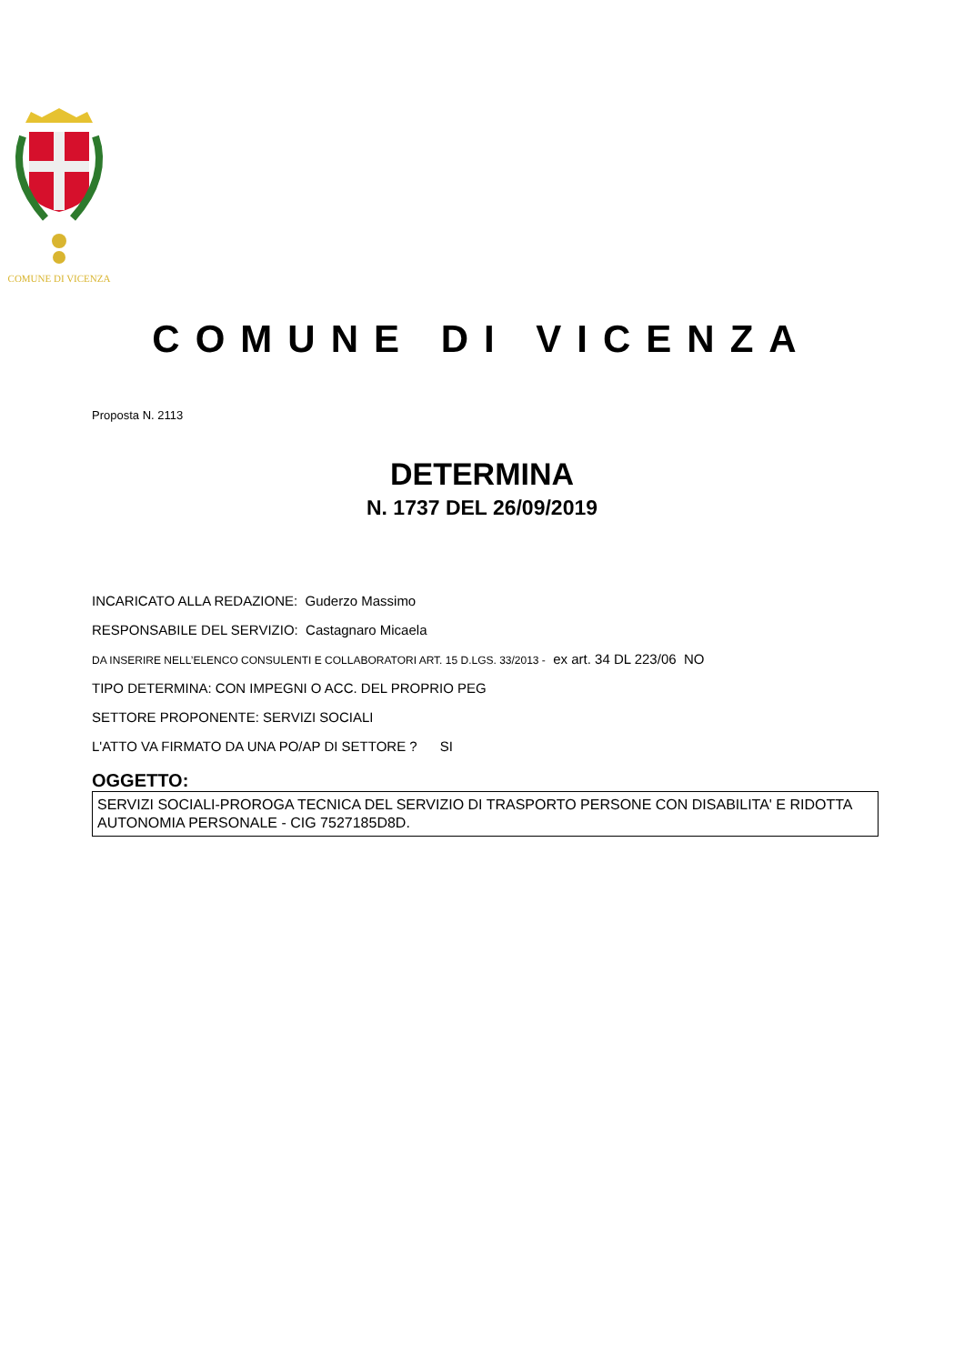COMUNE DI VICENZA
COMUNE DI VICENZA
Proposta N. 2113
DETERMINA
N. 1737 DEL 26/09/2019
INCARICATO ALLA REDAZIONE: Guderzo Massimo
RESPONSABILE DEL SERVIZIO: Castagnaro Micaela
DA INSERIRE NELL’ELENCO CONSULENTI E COLLABORATORI ART. 15 D.LGS. 33/2013 - ex art. 34 DL 223/06 NO
TIPO DETERMINA: CON IMPEGNI O ACC. DEL PROPRIO PEG
SETTORE PROPONENTE: SERVIZI SOCIALI
L'ATTO VA FIRMATO DA UNA PO/AP DI SETTORE ? SI
OGGETTO:
SERVIZI SOCIALI-PROROGA TECNICA DEL SERVIZIO DI TRASPORTO PERSONE CON DISABILITA' E RIDOTTA AUTONOMIA PERSONALE - CIG 7527185D8D.